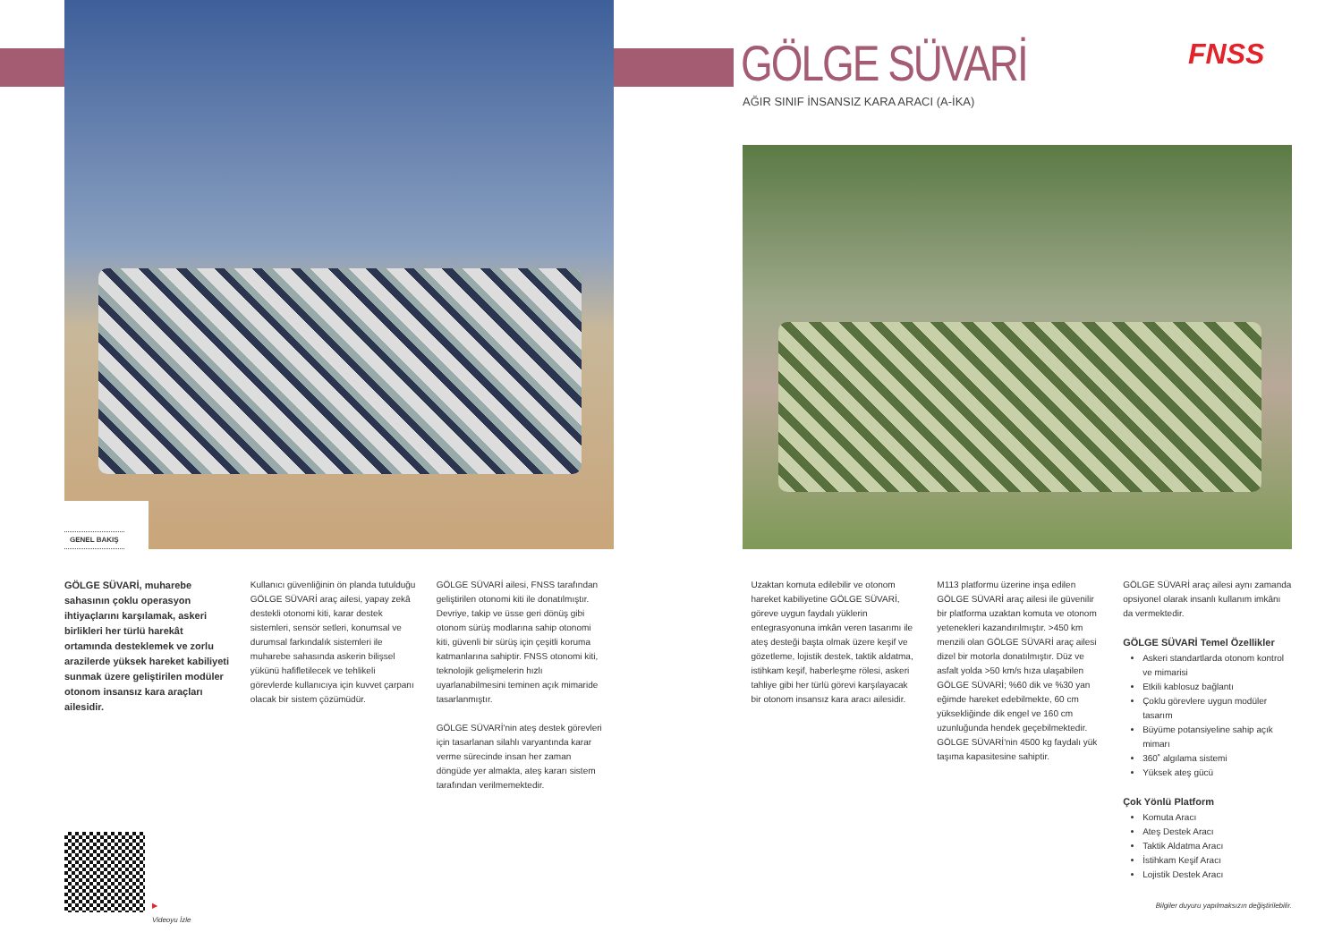GÖLGE SÜVARİ
AĞIR SINIF İNSANSIZ KARA ARACI (A-İKA)
FNSS
GENEL BAKIŞ
GÖLGE SÜVARİ, muharebe sahasının çoklu operasyon ihtiyaçlarını karşılamak, askeri birlikleri her türlü harekât ortamında desteklemek ve zorlu arazilerde yüksek hareket kabiliyeti sunmak üzere geliştirilen modüler otonom insansız kara araçları ailesidir.
Kullanıcı güvenliğinin ön planda tutulduğu GÖLGE SÜVARİ araç ailesi, yapay zekâ destekli otonomi kiti, karar destek sistemleri, sensör setleri, konumsal ve durumsal farkındalık sistemleri ile muharebe sahasında askerin bilişsel yükünü hafifletilecek ve tehlikeli görevlerde kullanıcıya için kuvvet çarpanı olacak bir sistem çözümüdür.
GÖLGE SÜVARİ ailesi, FNSS tarafından geliştirilen otonomi kiti ile donatılmıştır. Devriye, takip ve üsse geri dönüş gibi otonom sürüş modlarına sahip otonomi kiti, güvenli bir sürüş için çeşitli koruma katmanlarına sahiptir. FNSS otonomi kiti, teknolojik gelişmelerin hızlı uyarlanabilmesini teminen açık mimaride tasarlanmıştır.
GÖLGE SÜVARİ'nin ateş destek görevleri için tasarlanan silahlı varyantında karar verme sürecinde insan her zaman döngüde yer almakta, ateş kararı sistem tarafından verilmemektedir.
Uzaktan komuta edilebilir ve otonom hareket kabiliyetine GÖLGE SÜVARİ, göreve uygun faydalı yüklerin entegrasyonuna imkân veren tasarımı ile ateş desteği başta olmak üzere keşif ve gözetleme, lojistik destek, taktik aldatma, istihkam keşif, haberleşme rölesi, askeri tahliye gibi her türlü görevi karşılayacak bir otonom insansız kara aracı ailesidir.
M113 platformu üzerine inşa edilen GÖLGE SÜVARİ araç ailesi ile güvenilir bir platforma uzaktan komuta ve otonom yetenekleri kazandırılmıştır. >450 km menzili olan GÖLGE SÜVARİ araç ailesi dizel bir motorla donatılmıştır. Düz ve asfalt yolda >50 km/s hıza ulaşabilen GÖLGE SÜVARİ; %60 dik ve %30 yan eğimde hareket edebilmekte, 60 cm yüksekliğinde dik engel ve 160 cm uzunluğunda hendek geçebilmektedir. GÖLGE SÜVARİ'nin 4500 kg faydalı yük taşıma kapasitesine sahiptir.
GÖLGE SÜVARİ araç ailesi aynı zamanda opsiyonel olarak insanlı kullanım imkânı da vermektedir.
GÖLGE SÜVARİ Temel Özellikler
Askeri standartlarda otonom kontrol ve mimarisi
Etkili kablosuz bağlantı
Çoklu görevlere uygun modüler tasarım
Büyüme potansiyeline sahip açık mimarı
360˚ algılama sistemi
Yüksek ateş gücü
Çok Yönlü Platform
Komuta Aracı
Ateş Destek Aracı
Taktik Aldatma Aracı
İstihkam Keşif Aracı
Lojistik Destek Aracı
▶
Videoyu İzle
Bilgiler duyuru yapılmaksızın değiştirilebilir.